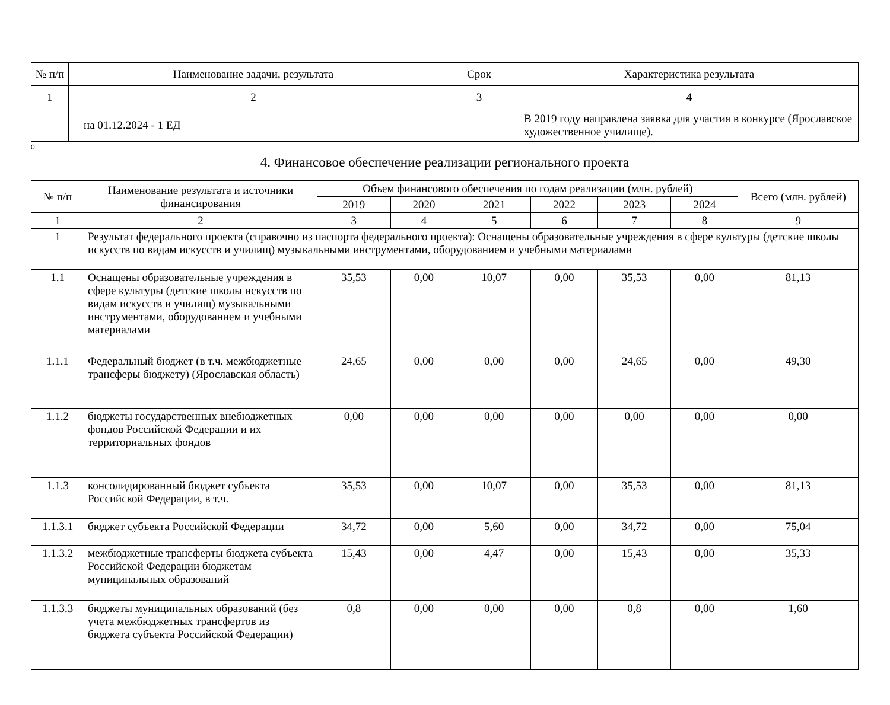| № п/п | Наименование задачи, результата | Срок | Характеристика результата |
| --- | --- | --- | --- |
| 1 | 2 | 3 | 4 |
| | на 01.12.2024 - 1 ЕД | | В 2019 году направлена заявка для участия в конкурсе (Ярославское художественное училище). |
0
4. Финансовое обеспечение реализации регионального проекта
| № п/п | Наименование результата и источники финансирования | Объем финансового обеспечения по годам реализации (млн. рублей) | | | | | | Всего (млн. рублей) |
| --- | --- | --- | --- | --- | --- | --- | --- | --- |
| | | 2019 | 2020 | 2021 | 2022 | 2023 | 2024 | |
| 1 | 2 | 3 | 4 | 5 | 6 | 7 | 8 | 9 |
| 1 | Результат федерального проекта (справочно из паспорта федерального проекта): Оснащены образовательные учреждения в сфере культуры (детские школы искусств по видам искусств и училищ) музыкальными инструментами, оборудованием и учебными материалами | | | | | | | |
| 1.1 | Оснащены образовательные учреждения в сфере культуры (детские школы искусств по видам искусств и училищ) музыкальными инструментами, оборудованием и учебными материалами | 35,53 | 0,00 | 10,07 | 0,00 | 35,53 | 0,00 | 81,13 |
| 1.1.1 | Федеральный бюджет (в т.ч. межбюджетные трансферы бюджету) (Ярославская область) | 24,65 | 0,00 | 0,00 | 0,00 | 24,65 | 0,00 | 49,30 |
| 1.1.2 | бюджеты государственных внебюджетных фондов Российской Федерации и их территориальных фондов | 0,00 | 0,00 | 0,00 | 0,00 | 0,00 | 0,00 | 0,00 |
| 1.1.3 | консолидированный бюджет субъекта Российской Федерации, в т.ч. | 35,53 | 0,00 | 10,07 | 0,00 | 35,53 | 0,00 | 81,13 |
| 1.1.3.1 | бюджет субъекта Российской Федерации | 34,72 | 0,00 | 5,60 | 0,00 | 34,72 | 0,00 | 75,04 |
| 1.1.3.2 | межбюджетные трансферты бюджета субъекта Российской Федерации бюджетам муниципальных образований | 15,43 | 0,00 | 4,47 | 0,00 | 15,43 | 0,00 | 35,33 |
| 1.1.3.3 | бюджеты муниципальных образований (без учета межбюджетных трансфертов из бюджета субъекта Российской Федерации) | 0,8 | 0,00 | 0,00 | 0,00 | 0,8 | 0,00 | 1,60 |